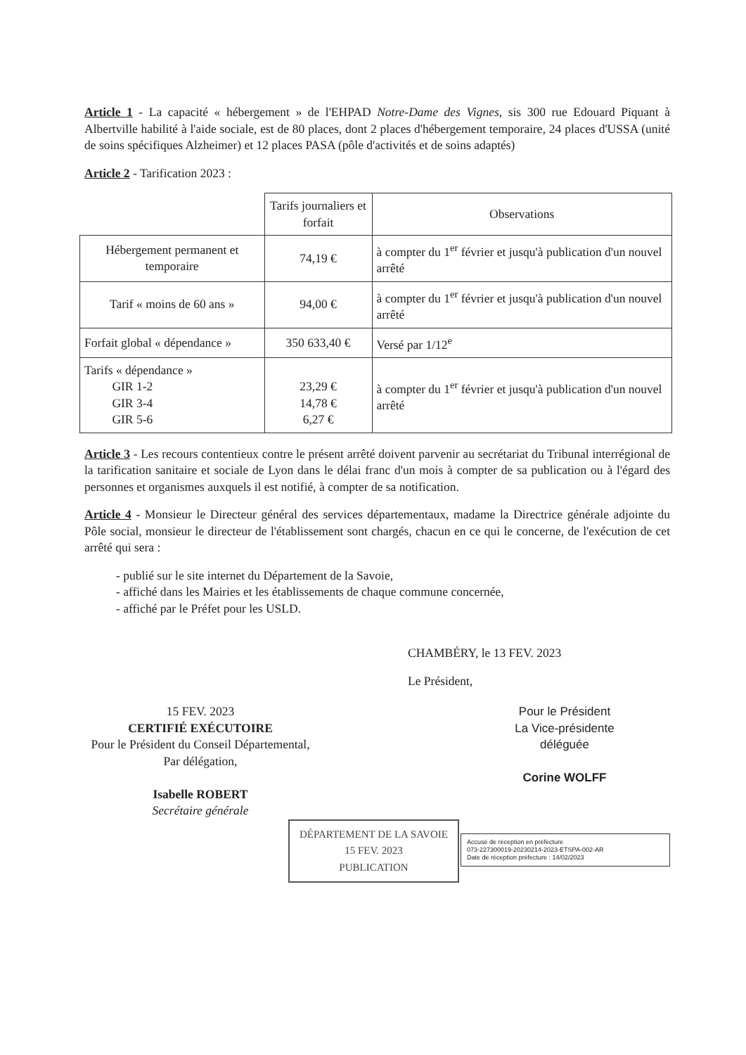Article 1 - La capacité « hébergement » de l'EHPAD Notre-Dame des Vignes, sis 300 rue Edouard Piquant à Albertville habilité à l'aide sociale, est de 80 places, dont 2 places d'hébergement temporaire, 24 places d'USSA (unité de soins spécifiques Alzheimer) et 12 places PASA (pôle d'activités et de soins adaptés)
Article 2 - Tarification 2023 :
| | Tarifs journaliers et forfait | Observations |
| Hébergement permanent et temporaire | 74,19 € | à compter du 1<sup>er</sup> février et jusqu'à publication d'un nouvel arrêté |
| Tarif « moins de 60 ans » | 94,00 € | à compter du 1<sup>er</sup> février et jusqu'à publication d'un nouvel arrêté |
| Forfait global « dépendance » | 350 633,40 € | Versé par 1/12<sup>e</sup> |
| Tarifs « dépendance » GIR 1-2 GIR 3-4 GIR 5-6 | 23,29 € 14,78 € 6,27 € | à compter du 1<sup>er</sup> février et jusqu'à publication d'un nouvel arrêté |
Article 3 - Les recours contentieux contre le présent arrêté doivent parvenir au secrétariat du Tribunal interrégional de la tarification sanitaire et sociale de Lyon dans le délai franc d'un mois à compter de sa publication ou à l'égard des personnes et organismes auxquels il est notifié, à compter de sa notification.
Article 4 - Monsieur le Directeur général des services départementaux, madame la Directrice générale adjointe du Pôle social, monsieur le directeur de l'établissement sont chargés, chacun en ce qui le concerne, de l'exécution de cet arrêté qui sera :
- publié sur le site internet du Département de la Savoie,
- affiché dans les Mairies et les établissements de chaque commune concernée,
- affiché par le Préfet pour les USLD.
CHAMBÉRY, le 13 FEV. 2023
Le Président,
15 FEV. 2023
CERTIFIÉ EXÉCUTOIRE
Pour le Président du Conseil Départemental,
Par délégation,
Isabelle ROBERT
Secrétaire générale
Pour le Président
La Vice-présidente
déléguée
Corine WOLFF
DÉPARTEMENT DE LA SAVOIE
15 FEV. 2023
PUBLICATION
Accusé de réception en préfecture
073-227300019-20230214-2023-ETSPA-002-AR
Date de réception préfecture : 14/02/2023